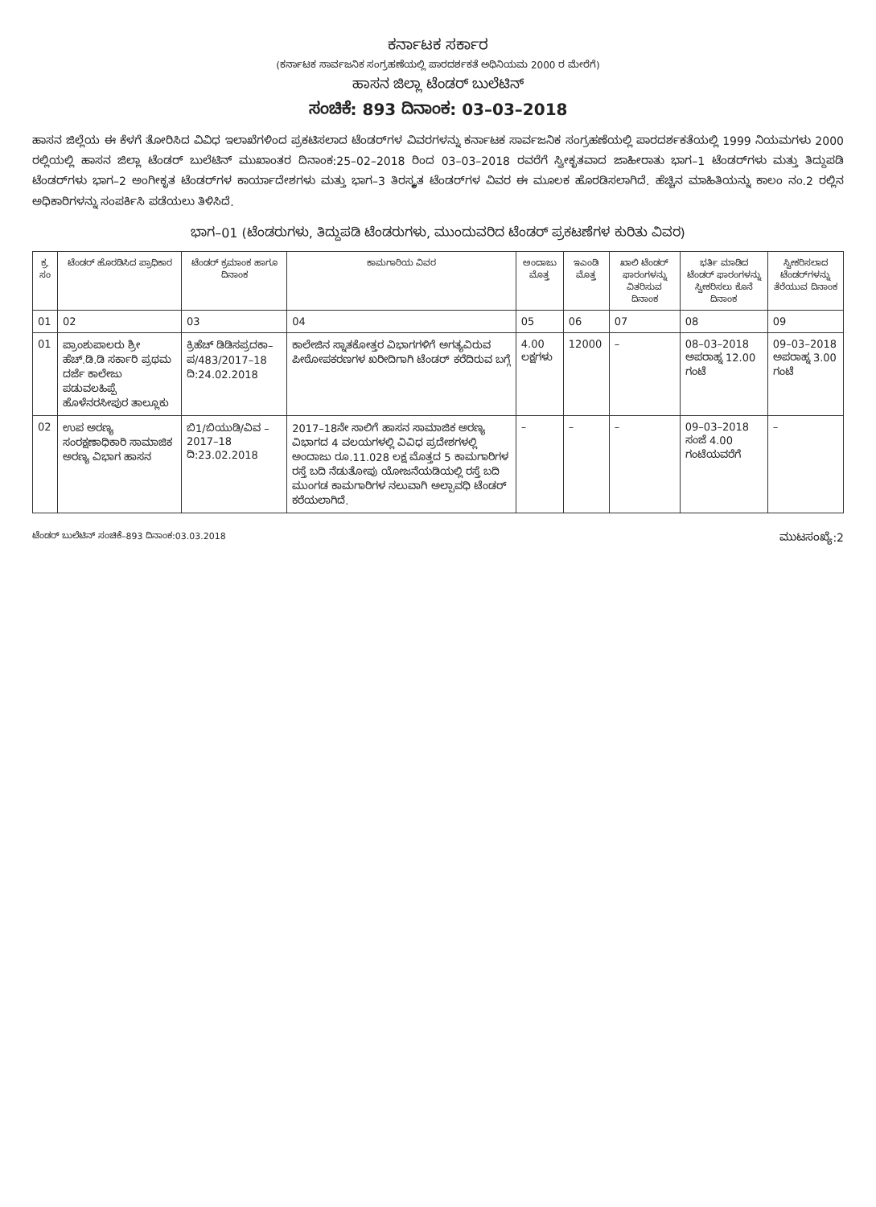ಕರ್ನಾಟಕ ಸರ್ಕಾರ
(ಕರ್ನಾಟಕ ಸಾರ್ವಜನಿಕ ಸಂಗ್ರಹಣೆಯಲ್ಲಿ ಪಾರದರ್ಶಕತೆ ಅಧಿನಿಯಮ 2000 ರ ಮೇರೆಗೆ)
ಹಾಸನ ಜಿಲ್ಲಾ ಟೆಂಡರ್ ಬುಲೆಟಿನ್
ಸಂಚಿಕೆ: 893 ದಿನಾಂಕ: 03–03–2018
ಹಾಸನ ಜಿಲ್ಲೆಯ ಈ ಕೆಳಗೆ ತೋರಿಸಿದ ವಿವಿಧ ಇಲಾಖೆಗಳಿಂದ ಪ್ರಕಟಿಸಲಾದ ಟೆಂಡರ್‌ಗಳ ವಿವರಗಳನ್ನು ಕರ್ನಾಟಕ ಸಾರ್ವಜನಿಕ ಸಂಗ್ರಹಣೆಯಲ್ಲಿ ಪಾರದರ್ಶಕತೆಯಲ್ಲಿ 1999 ನಿಯಮಗಳು 2000 ರಲ್ಲಿಯಲ್ಲಿ ಹಾಸನ ಜಿಲ್ಲಾ ಟೆಂಡರ್ ಬುಲೆಟಿನ್ ಮುಖಾಂತರ ದಿನಾಂಕ:25–02–2018 ರಿಂದ 03–03–2018 ರವರೆಗೆ ಸ್ವೀಕೃತವಾದ ಜಾಹೀರಾತು ಭಾಗ–1 ಟೆಂಡರ್‌ಗಳು ಮತ್ತು ತಿದ್ದುಪಡಿ ಟೆಂಡರ್‌ಗಳು ಭಾಗ–2 ಅಂಗೀಕೃತ ಟೆಂಡರ್‌ಗಳ ಕಾರ್ಯಾದೇಶಗಳು ಮತ್ತು ಭಾಗ–3 ತಿರಸ್ಕೃತ ಟೆಂಡರ್‌ಗಳ ವಿವರ ಈ ಮೂಲಕ ಹೊರಡಿಸಲಾಗಿದೆ. ಹೆಚ್ಚಿನ ಮಾಹಿತಿಯನ್ನು ಕಾಲಂ ನಂ.2 ರಲ್ಲಿನ ಅಧಿಕಾರಿಗಳನ್ನು ಸಂಪರ್ಕಿಸಿ ಪಡೆಯಲು ತಿಳಿಸಿದೆ.
ಭಾಗ–01 (ಟೆಂಡರುಗಳು, ತಿದ್ದುಪಡಿ ಟೆಂಡರುಗಳು, ಮುಂದುವರಿದ ಟೆಂಡರ್ ಪ್ರಕಟಣೆಗಳ ಕುರಿತು ವಿವರ)
| ಕ್ರ. ಸಂ | ಟೆಂಡರ್ ಹೊರಡಿಸಿದ ಪ್ರಾಧಿಕಾರ | ಟೆಂಡರ್ ಕ್ರಮಾಂಕ ಹಾಗೂ ದಿನಾಂಕ | ಕಾಮಗಾರಿಯ ವಿವರ | ಅಂದಾಜು ಮೊತ್ತ | ಇಎಂಡಿ ಮೊತ್ತ | ಖಾಲಿ ಟೆಂಡರ್ ಫಾರಂಗಳನ್ನು ವಿತರಿಸುವ ದಿನಾಂಕ | ಭರ್ತಿ ಮಾಡಿದ ಟೆಂಡರ್ ಫಾರಂಗಳನ್ನು ಸ್ವೀಕರಿಸಲು ಕೊನೆ ದಿನಾಂಕ | ಸ್ವೀಕರಿಸಲಾದ ಟೆಂಡರ್‌ಗಳನ್ನು ತೆರೆಯುವ ದಿನಾಂಕ |
| --- | --- | --- | --- | --- | --- | --- | --- | --- |
| 01 | 02 | 03 | 04 | 05 | 06 | 07 | 08 | 09 |
| 01 | ಪ್ರಾಂಶುಪಾಲರು ಶ್ರೀ ಹೆಚ್.ಡಿ.ಡಿ ಸರ್ಕಾರಿ ಪ್ರಥಮ ದರ್ಜೆ ಕಾಲೇಜು ಪಡುವಲಹಿಪ್ಪೆ ಹೊಳೆನರಸೀಪುರ ತಾಲ್ಲೂಕು | ಕ್ರಿಹೆಚ್‌ ಡಿಡಿಸಪ್ರದಕಾ– ಪ/483/2017–18 ದಿ:24.02.2018 | ಕಾಲೇಜಿನ ಸ್ನಾತಕೋತ್ತರ ವಿಭಾಗಗಳಿಗೆ ಅಗತ್ಯವಿರುವ ಪೀಠೋಪಕರಣಗಳ ಖರೀದಿಗಾಗಿ ಟೆಂಡರ್ ಕರೆದಿರುವ ಬಗ್ಗೆ | 4.00 ಲಕ್ಷಗಳು | 12000 | – | 08–03–2018 ಅಪರಾಹ್ನ 12.00 ಗಂಟೆ | 09–03–2018 ಅಪರಾಹ್ನ 3.00 ಗಂಟೆ |
| 02 | ಉಪ ಅರಣ್ಯ ಸಂರಕ್ಷಣಾಧಿಕಾರಿ ಸಾಮಾಜಿಕ ಅರಣ್ಯ ವಿಭಾಗ ಹಾಸನ | ಬಿ1/ಬಿಯುಡಿ/ವಿವ –2017–18 ದಿ:23.02.2018 | 2017–18ನೇ ಸಾಲಿಗೆ ಹಾಸನ ಸಾಮಾಜಿಕ ಅರಣ್ಯ ವಿಭಾಗದ 4 ವಲಯಗಳಲ್ಲಿ ವಿವಿಧ ಪ್ರದೇಶಗಳಲ್ಲಿ ಅಂದಾಜು ರೂ.11.028 ಲಕ್ಷ ಮೊತ್ತದ 5 ಕಾಮಗಾರಿಗಳ ರಸ್ತೆ ಬದಿ ನೆಡುತೋಪು ಯೋಜನೆಯಡಿಯಲ್ಲಿ ರಸ್ತೆ ಬದಿ ಮುಂಗಡ ಕಾಮಗಾರಿಗಳ ನಲುವಾಗಿ ಅಲ್ಪಾವಧಿ ಟೆಂಡರ್ ಕರೆಯಲಾಗಿದೆ. | – | – | – | 09–03–2018 ಸಂಜೆ 4.00 ಗಂಟೆಯವರೆಗೆ | – |
ಟೆಂಡರ್ ಬುಲೆಟಿನ್ ಸಂಚಿಕೆ–893 ದಿನಾಂಕ:03.03.2018 ಮುಟಸಂಖ್ಯೆ:2